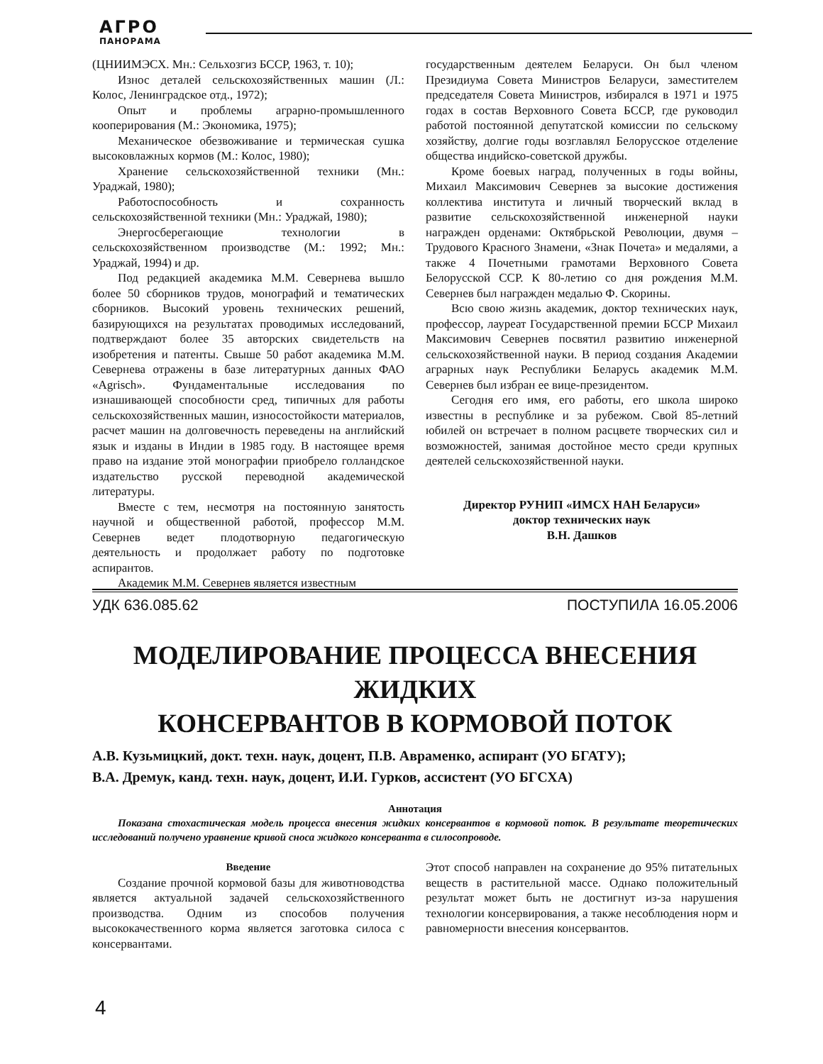АГРО
ПАНОРАМА
(ЦНИИМЭСХ. Мн.: Сельхозгиз БССР, 1963, т. 10);
Износ деталей сельскохозяйственных машин (Л.: Колос, Ленинградское отд., 1972);
Опыт и проблемы аграрно-промышленного кооперирования (М.: Экономика, 1975);
Механическое обезвоживание и термическая сушка высоковлажных кормов (М.: Колос, 1980);
Хранение сельскохозяйственной техники (Мн.: Ураджай, 1980);
Работоспособность и сохранность сельскохозяйственной техники (Мн.: Ураджай, 1980);
Энергосберегающие технологии в сельскохозяйственном производстве (М.: 1992; Мн.: Ураджай, 1994) и др.
Под редакцией академика М.М. Севернева вышло более 50 сборников трудов, монографий и тематических сборников. Высокий уровень технических решений, базирующихся на результатах проводимых исследований, подтверждают более 35 авторских свидетельств на изобретения и патенты. Свыше 50 работ академика М.М. Севернева отражены в базе литературных данных ФАО «Agrisch». Фундаментальные исследования по изнашивающей способности сред, типичных для работы сельскохозяйственных машин, износостойкости материалов, расчет машин на долговечность переведены на английский язык и изданы в Индии в 1985 году. В настоящее время право на издание этой монографии приобрело голландское издательство русской переводной академической литературы.
Вместе с тем, несмотря на постоянную занятость научной и общественной работой, профессор М.М. Севернев ведет плодотворную педагогическую деятельность и продолжает работу по подготовке аспирантов.
Академик М.М. Севернев является известным
государственным деятелем Беларуси. Он был членом Президиума Совета Министров Беларуси, заместителем председателя Совета Министров, избирался в 1971 и 1975 годах в состав Верховного Совета БССР, где руководил работой постоянной депутатской комиссии по сельскому хозяйству, долгие годы возглавлял Белорусское отделение общества индийско-советской дружбы.
Кроме боевых наград, полученных в годы войны, Михаил Максимович Севернев за высокие достижения коллектива института и личный творческий вклад в развитие сельскохозяйственной инженерной науки награжден орденами: Октябрьской Революции, двумя – Трудового Красного Знамени, «Знак Почета» и медалями, а также 4 Почетными грамотами Верховного Совета Белорусской ССР. К 80-летию со дня рождения М.М. Севернев был награжден медалью Ф. Скорины.
Всю свою жизнь академик, доктор технических наук, профессор, лауреат Государственной премии БССР Михаил Максимович Севернев посвятил развитию инженерной сельскохозяйственной науки. В период создания Академии аграрных наук Республики Беларусь академик М.М. Севернев был избран ее вице-президентом.
Сегодня его имя, его работы, его школа широко известны в республике и за рубежом. Свой 85-летний юбилей он встречает в полном расцвете творческих сил и возможностей, занимая достойное место среди крупных деятелей сельскохозяйственной науки.
Директор РУНИП «ИМСХ НАН Беларуси»
доктор технических наук
В.Н. Дашков
УДК 636.085.62 ПОСТУПИЛА 16.05.2006
МОДЕЛИРОВАНИЕ ПРОЦЕССА ВНЕСЕНИЯ ЖИДКИХ
КОНСЕРВАНТОВ В КОРМОВОЙ ПОТОК
А.В. Кузьмицкий, докт. техн. наук, доцент, П.В. Авраменко, аспирант (УО БГАТУ);
В.А. Дремук, канд. техн. наук, доцент, И.И. Гурков, ассистент (УО БГСХА)
Аннотация
Показана стохастическая модель процесса внесения жидких консервантов в кормовой поток. В результате теоретических исследований получено уравнение кривой сноса жидкого консерванта в силосопроводе.
Введение
Создание прочной кормовой базы для животноводства является актуальной задачей сельскохозяйственного производства. Одним из способов получения высококачественного корма является заготовка силоса с консервантами.
Этот способ направлен на сохранение до 95% питательных веществ в растительной массе. Однако положительный результат может быть не достигнут из-за нарушения технологии консервирования, а также несоблюдения норм и равномерности внесения консервантов.
4